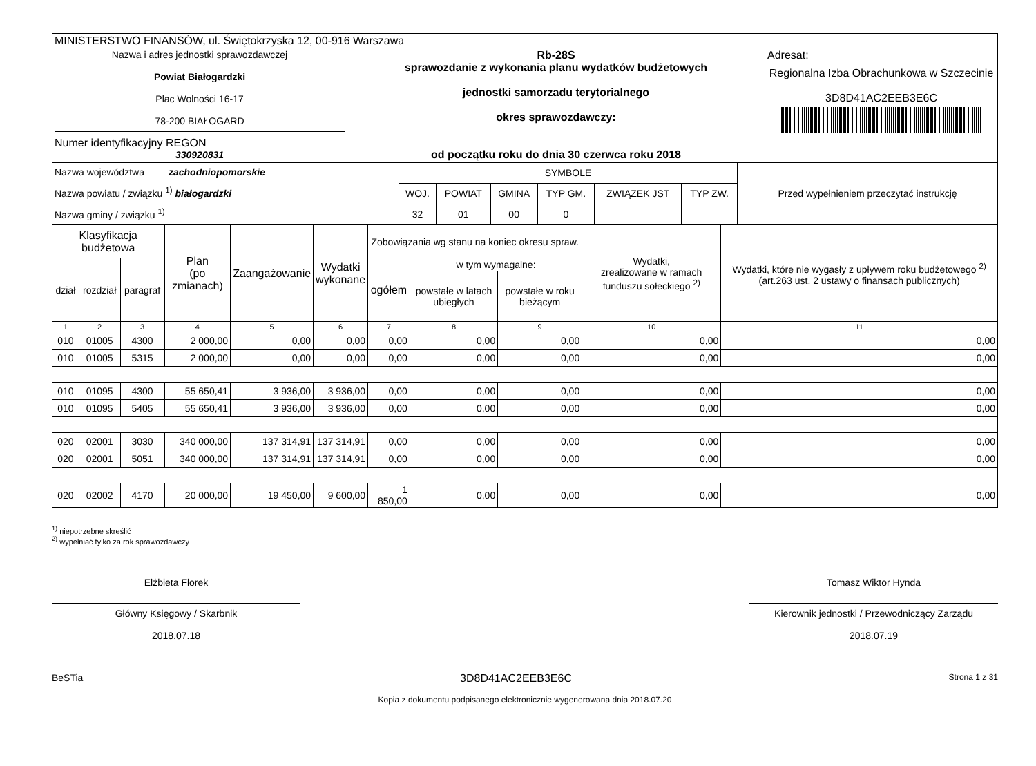| MINISTERSTWO FINANSÓW, ul. Świętokrzyska 12, 00-916 Warszawa | | |
| Nazwa i adres jednostki sprawozdawczej Powiat Białogardzki Plac Wolności 16-17 78-200 BIAŁOGARD Numer identyfikacyjny REGON 330920831 | Rb-28S sprawozdanie z wykonania planu wydatków budżetowych jednostki samorzadu terytorialnego okres sprawozdawczy: od początku roku do dnia 30 czerwca roku 2018 | Adresat: Regionalna Izba Obrachunkowa w Szczecinie 3D8D41AC2EEB3E6C |
| Nazwa województwa zachodniopomorskie Nazwa powiatu / związku <sup>1)</sup> białogardzki Nazwa gminy / związku <sup>1)</sup> | SYMBOLE | | | | | | Przed wypełnieniem przeczytać instrukcję |
| | WOJ. | POWIAT | GMINA | TYP GM. | ZWIĄZEK JST | TYP ZW. | |
| | 32 | 01 | 00 | 0 | | | |
| Klasyfikacja budżetowa | | | Plan (po zmianach) | Zaangażowanie | Wydatki wykonane | Zobowiązania wg stanu na koniec okresu spraw. | | | Wydatki, zrealizowane w ramach funduszu sołeckiego <sup>2)</sup> | Wydatki, które nie wygasły z upływem roku budżetowego <sup>2)</sup> (art.263 ust. 2 ustawy o finansach publicznych) |
| dział | rozdział | paragraf | | | | ogółem | w tym wymagalne: | | | |
| | | | | | | | powstałe w latach ubiegłych | powstałe w roku bieżącym | | |
| 1 | 2 | 3 | 4 | 5 | 6 | 7 | 8 | 9 | 10 | 11 |
| 010 | 01005 | 4300 | 2 000,00 | 0,00 | 0,00 | 0,00 | 0,00 | 0,00 | 0,00 | 0,00 |
| 010 | 01005 | 5315 | 2 000,00 | 0,00 | 0,00 | 0,00 | 0,00 | 0,00 | 0,00 | 0,00 |
| 010 | 01095 | 4300 | 55 650,41 | 3 936,00 | 3 936,00 | 0,00 | 0,00 | 0,00 | 0,00 | 0,00 |
| 010 | 01095 | 5405 | 55 650,41 | 3 936,00 | 3 936,00 | 0,00 | 0,00 | 0,00 | 0,00 | 0,00 |
| 020 | 02001 | 3030 | 340 000,00 | 137 314,91 | 137 314,91 | 0,00 | 0,00 | 0,00 | 0,00 | 0,00 |
| 020 | 02001 | 5051 | 340 000,00 | 137 314,91 | 137 314,91 | 0,00 | 0,00 | 0,00 | 0,00 | 0,00 |
| 020 | 02002 | 4170 | 20 000,00 | 19 450,00 | 9 600,00 | 1 850,00 | 0,00 | 0,00 | 0,00 | 0,00 |
<sup>1)</sup> niepotrzebne skreślić
<sup>2)</sup> wypełniać tylko za rok sprawozdawczy
Elżbieta Florek
Główny Księgowy / Skarbnik
2018.07.18
Tomasz Wiktor Hynda
Kierownik jednostki / Przewodniczący Zarządu
2018.07.19
BeSTia 3D8D41AC2EEB3E6C Strona 1 z 31
Kopia z dokumentu podpisanego elektronicznie wygenerowana dnia 2018.07.20